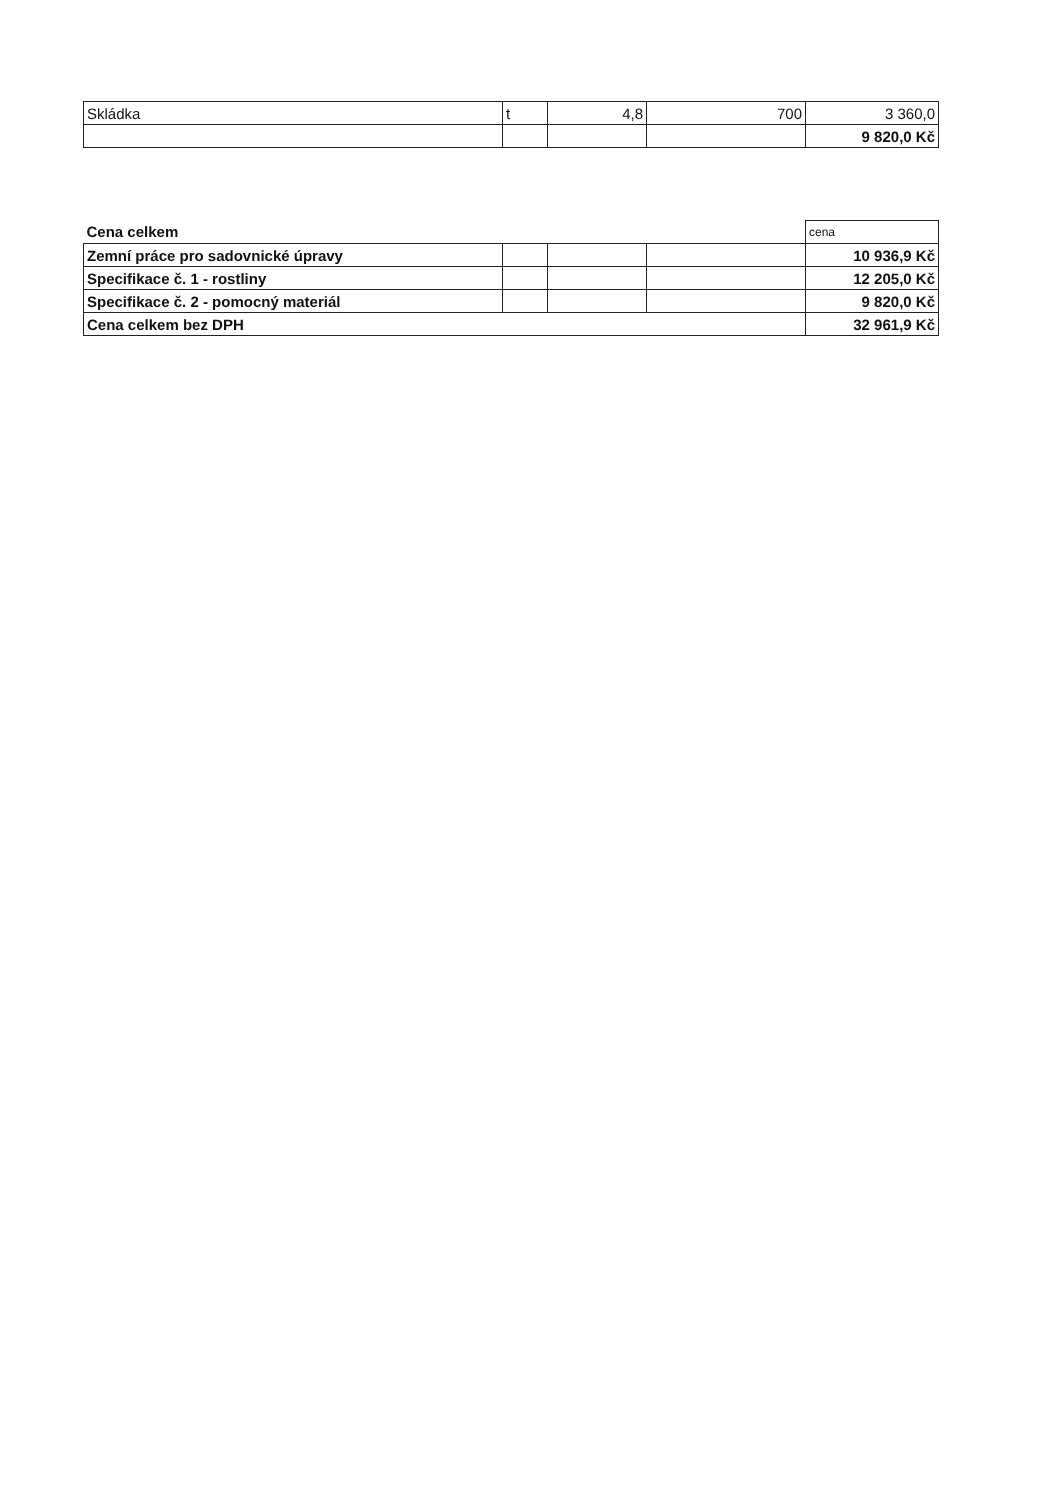| Skládka | t | 4,8 | 700 | 3 360,0 |
| | | | | 9 820,0 Kč |
| Cena celkem | | | | cena |
| Zemní práce pro sadovnické úpravy | | | | 10 936,9 Kč |
| Specifikace č. 1 - rostliny | | | | 12 205,0 Kč |
| Specifikace č. 2 - pomocný materiál | | | | 9 820,0 Kč |
| Cena celkem bez DPH | | | | 32 961,9 Kč |